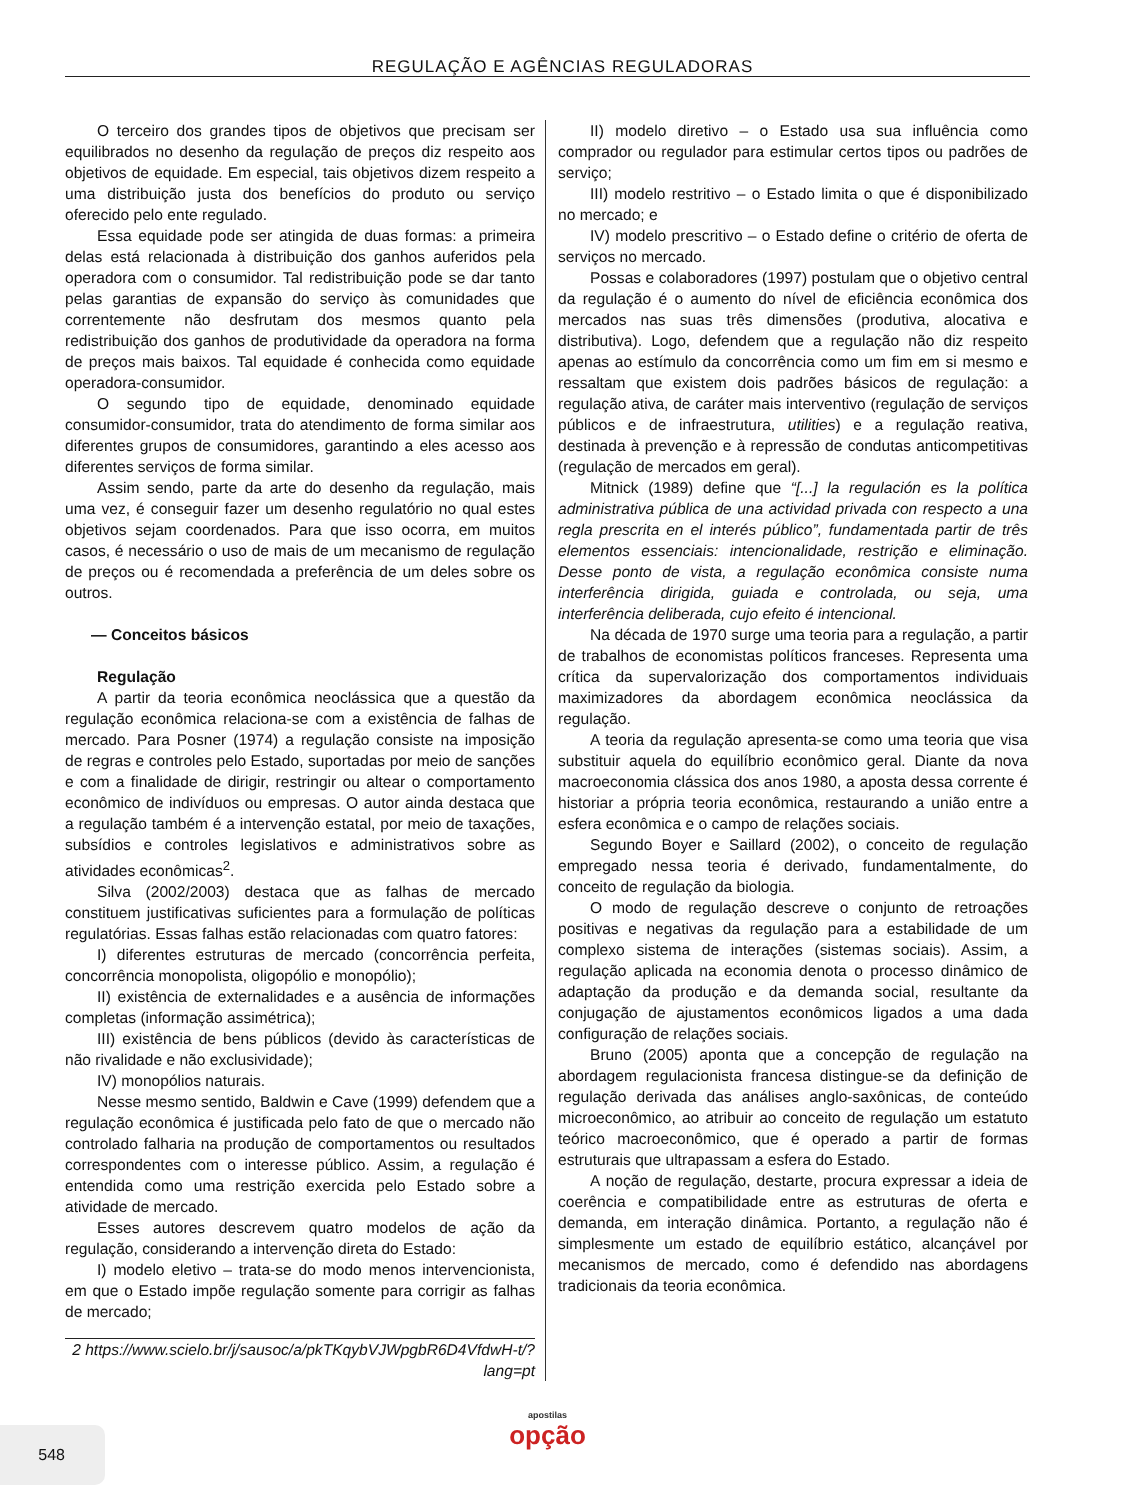REGULAÇÃO E AGÊNCIAS REGULADORAS
O terceiro dos grandes tipos de objetivos que precisam ser equilibrados no desenho da regulação de preços diz respeito aos objetivos de equidade. Em especial, tais objetivos dizem respeito a uma distribuição justa dos benefícios do produto ou serviço oferecido pelo ente regulado.
Essa equidade pode ser atingida de duas formas: a primeira delas está relacionada à distribuição dos ganhos auferidos pela operadora com o consumidor. Tal redistribuição pode se dar tanto pelas garantias de expansão do serviço às comunidades que correntemente não desfrutam dos mesmos quanto pela redistribuição dos ganhos de produtividade da operadora na forma de preços mais baixos. Tal equidade é conhecida como equidade operadora-consumidor.
O segundo tipo de equidade, denominado equidade consumidor-consumidor, trata do atendimento de forma similar aos diferentes grupos de consumidores, garantindo a eles acesso aos diferentes serviços de forma similar.
Assim sendo, parte da arte do desenho da regulação, mais uma vez, é conseguir fazer um desenho regulatório no qual estes objetivos sejam coordenados. Para que isso ocorra, em muitos casos, é necessário o uso de mais de um mecanismo de regulação de preços ou é recomendada a preferência de um deles sobre os outros.
— Conceitos básicos
Regulação
A partir da teoria econômica neoclássica que a questão da regulação econômica relaciona-se com a existência de falhas de mercado. Para Posner (1974) a regulação consiste na imposição de regras e controles pelo Estado, suportadas por meio de sanções e com a finalidade de dirigir, restringir ou altear o comportamento econômico de indivíduos ou empresas. O autor ainda destaca que a regulação também é a intervenção estatal, por meio de taxações, subsídios e controles legislativos e administrativos sobre as atividades econômicas<sup>2</sup>.
Silva (2002/2003) destaca que as falhas de mercado constituem justificativas suficientes para a formulação de políticas regulatórias. Essas falhas estão relacionadas com quatro fatores:
I) diferentes estruturas de mercado (concorrência perfeita, concorrência monopolista, oligopólio e monopólio);
II) existência de externalidades e a ausência de informações completas (informação assimétrica);
III) existência de bens públicos (devido às características de não rivalidade e não exclusividade);
IV) monopólios naturais.
Nesse mesmo sentido, Baldwin e Cave (1999) defendem que a regulação econômica é justificada pelo fato de que o mercado não controlado falharia na produção de comportamentos ou resultados correspondentes com o interesse público. Assim, a regulação é entendida como uma restrição exercida pelo Estado sobre a atividade de mercado.
Esses autores descrevem quatro modelos de ação da regulação, considerando a intervenção direta do Estado:
I) modelo eletivo – trata-se do modo menos intervencionista, em que o Estado impõe regulação somente para corrigir as falhas de mercado;
2 https://www.scielo.br/j/sausoc/a/pkTKqybVJWpgbR6D4VfdwH-t/?lang=pt
II) modelo diretivo – o Estado usa sua influência como comprador ou regulador para estimular certos tipos ou padrões de serviço;
III) modelo restritivo – o Estado limita o que é disponibilizado no mercado; e
IV) modelo prescritivo – o Estado define o critério de oferta de serviços no mercado.
Possas e colaboradores (1997) postulam que o objetivo central da regulação é o aumento do nível de eficiência econômica dos mercados nas suas três dimensões (produtiva, alocativa e distributiva). Logo, defendem que a regulação não diz respeito apenas ao estímulo da concorrência como um fim em si mesmo e ressaltam que existem dois padrões básicos de regulação: a regulação ativa, de caráter mais interventivo (regulação de serviços públicos e de infraestrutura, utilities) e a regulação reativa, destinada à prevenção e à repressão de condutas anticompetitivas (regulação de mercados em geral).
Mitnick (1989) define que “[...] la regulación es la política administrativa pública de una actividad privada con respecto a una regla prescrita en el interés público”, fundamentada partir de três elementos essenciais: intencionalidade, restrição e eliminação. Desse ponto de vista, a regulação econômica consiste numa interferência dirigida, guiada e controlada, ou seja, uma interferência deliberada, cujo efeito é intencional.
Na década de 1970 surge uma teoria para a regulação, a partir de trabalhos de economistas políticos franceses. Representa uma crítica da supervalorização dos comportamentos individuais maximizadores da abordagem econômica neoclássica da regulação.
A teoria da regulação apresenta-se como uma teoria que visa substituir aquela do equilíbrio econômico geral. Diante da nova macroeconomia clássica dos anos 1980, a aposta dessa corrente é historiar a própria teoria econômica, restaurando a união entre a esfera econômica e o campo de relações sociais.
Segundo Boyer e Saillard (2002), o conceito de regulação empregado nessa teoria é derivado, fundamentalmente, do conceito de regulação da biologia.
O modo de regulação descreve o conjunto de retroações positivas e negativas da regulação para a estabilidade de um complexo sistema de interações (sistemas sociais). Assim, a regulação aplicada na economia denota o processo dinâmico de adaptação da produção e da demanda social, resultante da conjugação de ajustamentos econômicos ligados a uma dada configuração de relações sociais.
Bruno (2005) aponta que a concepção de regulação na abordagem regulacionista francesa distingue-se da definição de regulação derivada das análises anglo-saxônicas, de conteúdo microeconômico, ao atribuir ao conceito de regulação um estatuto teórico macroeconômico, que é operado a partir de formas estruturais que ultrapassam a esfera do Estado.
A noção de regulação, destarte, procura expressar a ideia de coerência e compatibilidade entre as estruturas de oferta e demanda, em interação dinâmica. Portanto, a regulação não é simplesmente um estado de equilíbrio estático, alcançável por mecanismos de mercado, como é defendido nas abordagens tradicionais da teoria econômica.
548
apostilas
opção